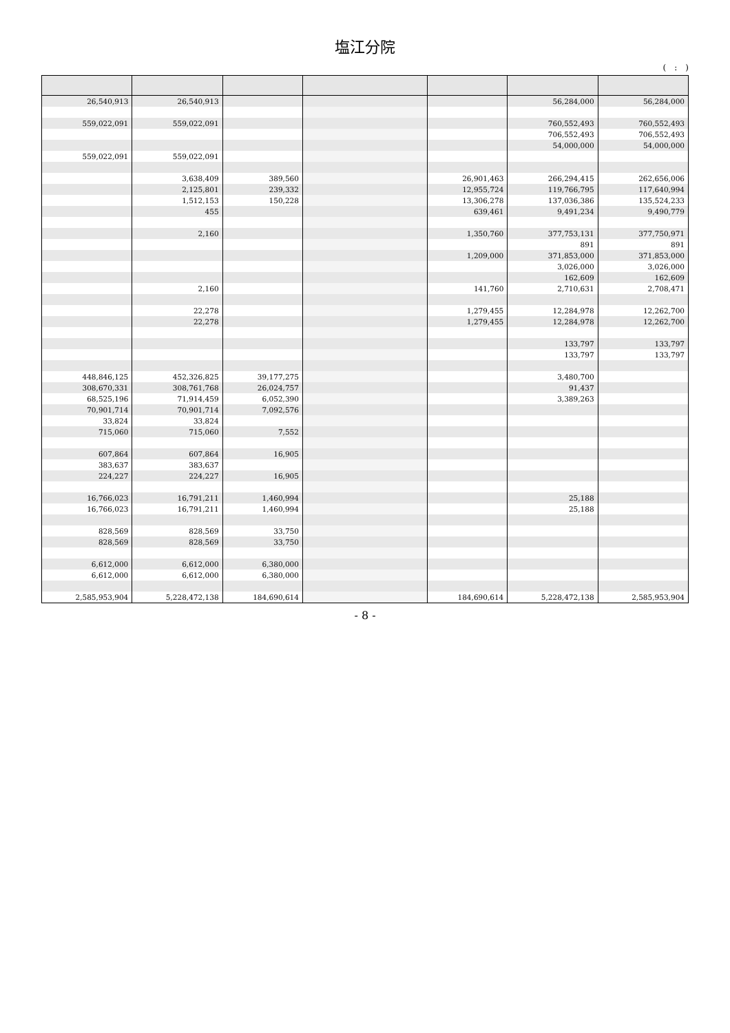塩江分院
(　:　)
| 26,540,913 | 26,540,913 | | | | 56,284,000 | 56,284,000 |
| 559,022,091 | 559,022,091 | | | | 760,552,493 | 760,552,493 |
| | | | | | 706,552,493 | 706,552,493 |
| | | | | | 54,000,000 | 54,000,000 |
| 559,022,091 | 559,022,091 | | | | | |
| | 3,638,409 | 389,560 | | 26,901,463 | 266,294,415 | 262,656,006 |
| | 2,125,801 | 239,332 | | 12,955,724 | 119,766,795 | 117,640,994 |
| | 1,512,153 | 150,228 | | 13,306,278 | 137,036,386 | 135,524,233 |
| | 455 | | | 639,461 | 9,491,234 | 9,490,779 |
| | 2,160 | | | 1,350,760 | 377,753,131 | 377,750,971 |
| | | | | | 891 | 891 |
| | | | | 1,209,000 | 371,853,000 | 371,853,000 |
| | | | | | 3,026,000 | 3,026,000 |
| | | | | | 162,609 | 162,609 |
| | 2,160 | | | 141,760 | 2,710,631 | 2,708,471 |
| | 22,278 | | | 1,279,455 | 12,284,978 | 12,262,700 |
| | 22,278 | | | 1,279,455 | 12,284,978 | 12,262,700 |
| | | | | | 133,797 | 133,797 |
| | | | | | 133,797 | 133,797 |
| 448,846,125 | 452,326,825 | 39,177,275 | | | 3,480,700 | |
| 308,670,331 | 308,761,768 | 26,024,757 | | | 91,437 | |
| 68,525,196 | 71,914,459 | 6,052,390 | | | 3,389,263 | |
| 70,901,714 | 70,901,714 | 7,092,576 | | | | |
| 33,824 | 33,824 | | | | | |
| 715,060 | 715,060 | 7,552 | | | | |
| 607,864 | 607,864 | 16,905 | | | | |
| 383,637 | 383,637 | | | | | |
| 224,227 | 224,227 | 16,905 | | | | |
| 16,766,023 | 16,791,211 | 1,460,994 | | | 25,188 | |
| 16,766,023 | 16,791,211 | 1,460,994 | | | 25,188 | |
| 828,569 | 828,569 | 33,750 | | | | |
| 828,569 | 828,569 | 33,750 | | | | |
| 6,612,000 | 6,612,000 | 6,380,000 | | | | |
| 6,612,000 | 6,612,000 | 6,380,000 | | | | |
| 2,585,953,904 | 5,228,472,138 | 184,690,614 | | 184,690,614 | 5,228,472,138 | 2,585,953,904 |
- 8 -